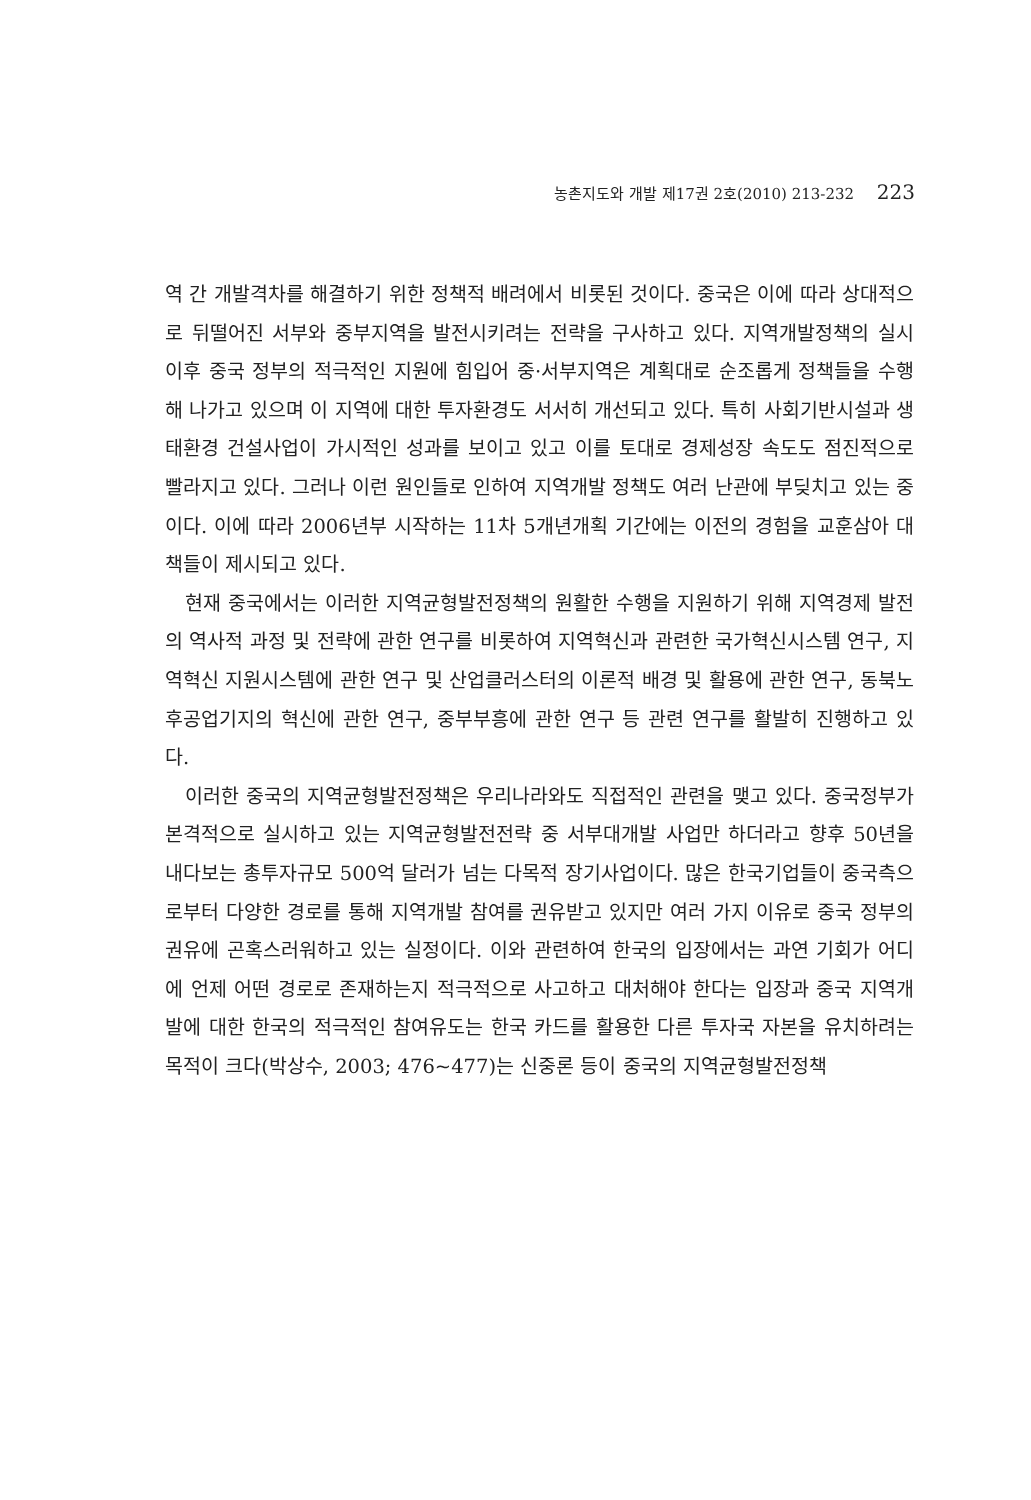농촌지도와 개발 제17권 2호(2010) 213-232 223
역 간 개발격차를 해결하기 위한 정책적 배려에서 비롯된 것이다. 중국은 이에 따라 상대적으로 뒤떨어진 서부와 중부지역을 발전시키려는 전략을 구사하고 있다. 지역개발정책의 실시 이후 중국 정부의 적극적인 지원에 힘입어 중·서부지역은 계획대로 순조롭게 정책들을 수행해 나가고 있으며 이 지역에 대한 투자환경도 서서히 개선되고 있다. 특히 사회기반시설과 생태환경 건설사업이 가시적인 성과를 보이고 있고 이를 토대로 경제성장 속도도 점진적으로 빨라지고 있다. 그러나 이런 원인들로 인하여 지역개발 정책도 여러 난관에 부딪치고 있는 중이다. 이에 따라 2006년부 시작하는 11차 5개년개획 기간에는 이전의 경험을 교훈삼아 대책들이 제시되고 있다.
현재 중국에서는 이러한 지역균형발전정책의 원활한 수행을 지원하기 위해 지역경제 발전의 역사적 과정 및 전략에 관한 연구를 비롯하여 지역혁신과 관련한 국가혁신시스템 연구, 지역혁신 지원시스템에 관한 연구 및 산업클러스터의 이론적 배경 및 활용에 관한 연구, 동북노후공업기지의 혁신에 관한 연구, 중부부흥에 관한 연구 등 관련 연구를 활발히 진행하고 있다.
이러한 중국의 지역균형발전정책은 우리나라와도 직접적인 관련을 맺고 있다. 중국정부가 본격적으로 실시하고 있는 지역균형발전전략 중 서부대개발 사업만 하더라고 향후 50년을 내다보는 총투자규모 500억 달러가 넘는 다목적 장기사업이다. 많은 한국기업들이 중국측으로부터 다양한 경로를 통해 지역개발 참여를 권유받고 있지만 여러 가지 이유로 중국 정부의 권유에 곤혹스러워하고 있는 실정이다. 이와 관련하여 한국의 입장에서는 과연 기회가 어디에 언제 어떤 경로로 존재하는지 적극적으로 사고하고 대처해야 한다는 입장과 중국 지역개발에 대한 한국의 적극적인 참여유도는 한국 카드를 활용한 다른 투자국 자본을 유치하려는 목적이 크다(박상수, 2003; 476~477)는 신중론 등이 중국의 지역균형발전정책